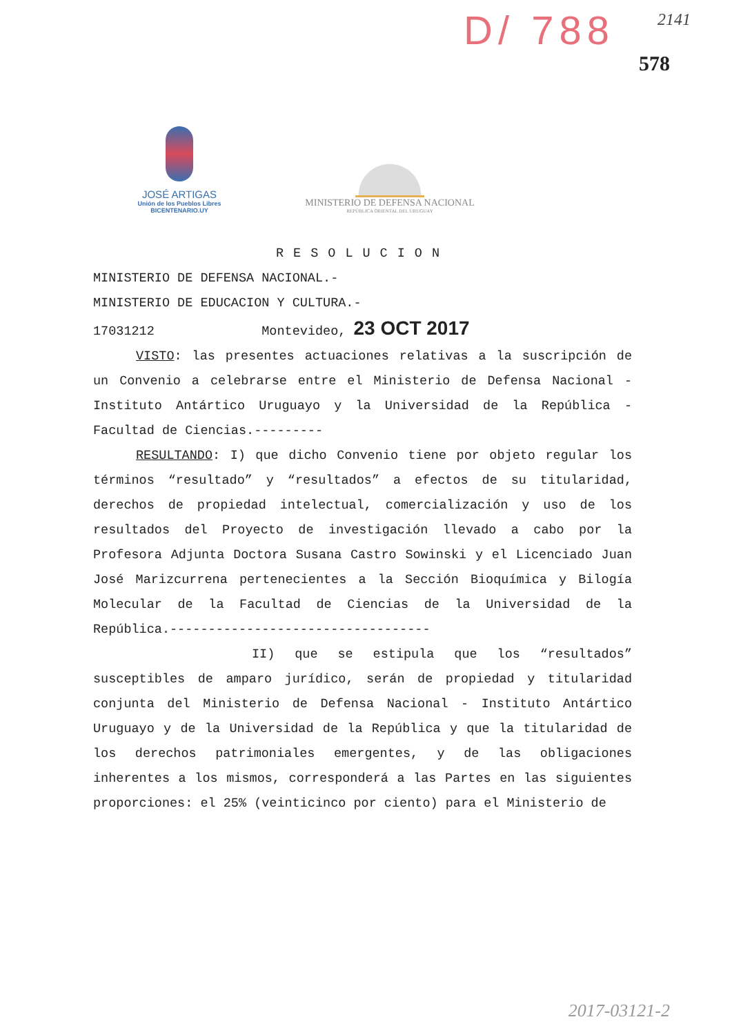D/ 788 2141
578
JOSÉ ARTIGAS
Unión de los Pueblos Libres
BICENTENARIO.UY
MINISTERIO DE DEFENSA NACIONAL
REPÚBLICA ORIENTAL DEL URUGUAY
RESOLUCION
MINISTERIO DE DEFENSA NACIONAL.-
MINISTERIO DE EDUCACION Y CULTURA.-
17031212 Montevideo, 23 OCT 2017
VISTO: las presentes actuaciones relativas a la suscripción de un Convenio a celebrarse entre el Ministerio de Defensa Nacional - Instituto Antártico Uruguayo y la Universidad de la República - Facultad de Ciencias.---------
RESULTANDO: I) que dicho Convenio tiene por objeto regular los términos “resultado” y “resultados” a efectos de su titularidad, derechos de propiedad intelectual, comercialización y uso de los resultados del Proyecto de investigación llevado a cabo por la Profesora Adjunta Doctora Susana Castro Sowinski y el Licenciado Juan José Marizcurrena pertenecientes a la Sección Bioquímica y Bilogía Molecular de la Facultad de Ciencias de la Universidad de la República.----------------------------------
II) que se estipula que los “resultados” susceptibles de amparo jurídico, serán de propiedad y titularidad conjunta del Ministerio de Defensa Nacional - Instituto Antártico Uruguayo y de la Universidad de la República y que la titularidad de los derechos patrimoniales emergentes, y de las obligaciones inherentes a los mismos, corresponderá a las Partes en las siguientes proporciones: el 25% (veinticinco por ciento) para el Ministerio de
2017-03121-2